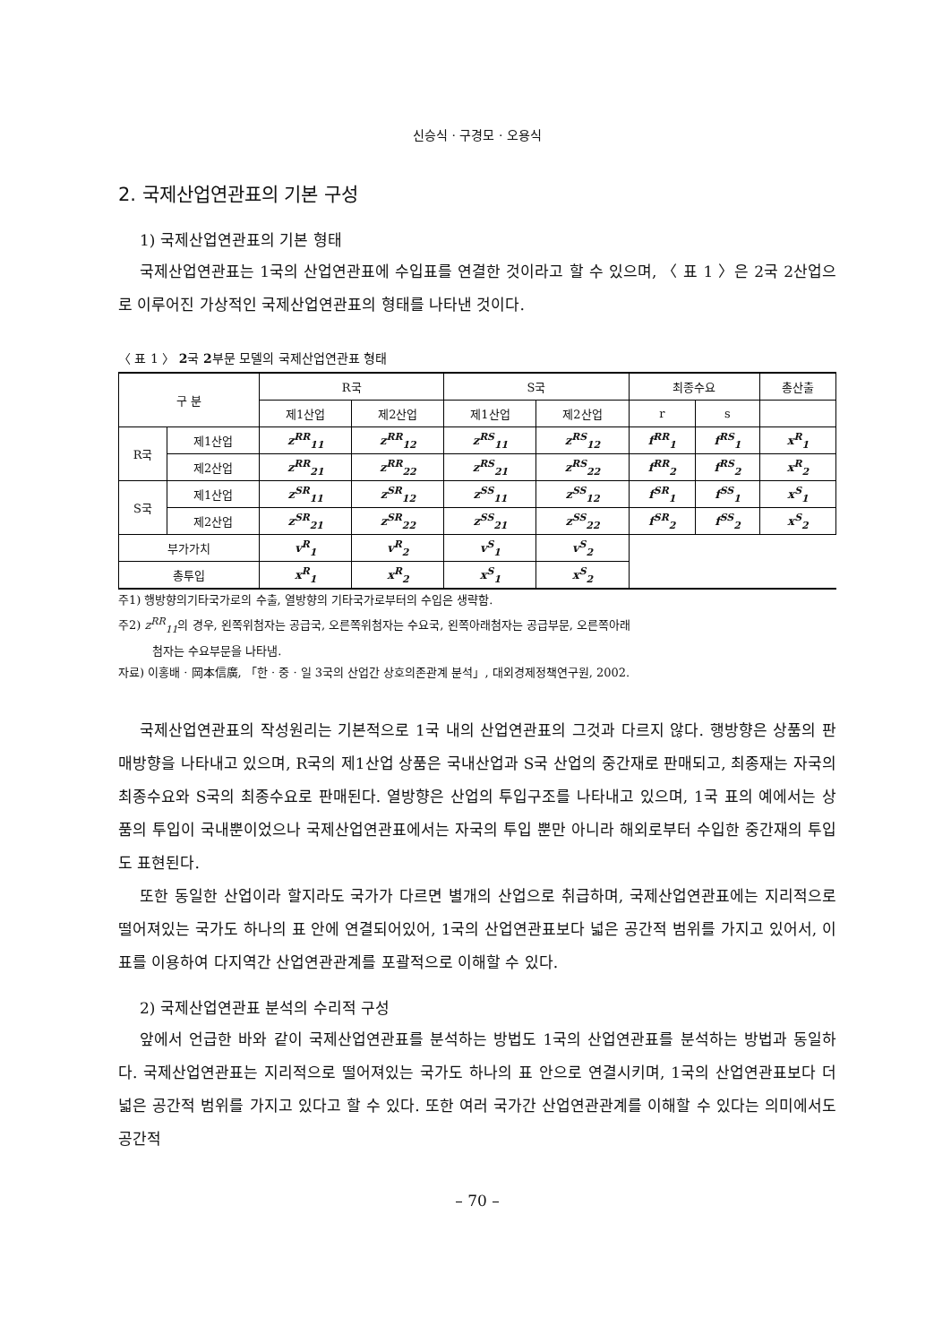신승식 · 구경모 · 오용식
2. 국제산업연관표의 기본 구성
1) 국제산업연관표의 기본 형태
국제산업연관표는 1국의 산업연관표에 수입표를 연결한 것이라고 할 수 있으며, 〈 표 1 〉은 2국 2산업으로 이루어진 가상적인 국제산업연관표의 형태를 나타낸 것이다.
〈 표 1 〉 2국 2부문 모델의 국제산업연관표 형태
| 구 분 | | R국 | | S국 | | 최종수요 | | 총산출 |
| --- | --- | --- | --- | --- | --- | --- | --- | --- |
| | | 제1산업 | 제2산업 | 제1산업 | 제2산업 | r | s | |
| R국 | 제1산업 | z<sup>RR</sup><sub>11</sub> | z<sup>RR</sup><sub>12</sub> | z<sup>RS</sup><sub>11</sub> | z<sup>RS</sup><sub>12</sub> | f<sup>RR</sup><sub>1</sub> | f<sup>RS</sup><sub>1</sub> | x<sup>R</sup><sub>1</sub> |
| | 제2산업 | z<sup>RR</sup><sub>21</sub> | z<sup>RR</sup><sub>22</sub> | z<sup>RS</sup><sub>21</sub> | z<sup>RS</sup><sub>22</sub> | f<sup>RR</sup><sub>2</sub> | f<sup>RS</sup><sub>2</sub> | x<sup>R</sup><sub>2</sub> |
| S국 | 제1산업 | z<sup>SR</sup><sub>11</sub> | z<sup>SR</sup><sub>12</sub> | z<sup>SS</sup><sub>11</sub> | z<sup>SS</sup><sub>12</sub> | f<sup>SR</sup><sub>1</sub> | f<sup>SS</sup><sub>1</sub> | x<sup>S</sup><sub>1</sub> |
| | 제2산업 | z<sup>SR</sup><sub>21</sub> | z<sup>SR</sup><sub>22</sub> | z<sup>SS</sup><sub>21</sub> | z<sup>SS</sup><sub>22</sub> | f<sup>SR</sup><sub>2</sub> | f<sup>SS</sup><sub>2</sub> | x<sup>S</sup><sub>2</sub> |
| 부가가치 | | v<sup>R</sup><sub>1</sub> | v<sup>R</sup><sub>2</sub> | v<sup>S</sup><sub>1</sub> | v<sup>S</sup><sub>2</sub> | | | |
| 총투입 | | x<sup>R</sup><sub>1</sub> | x<sup>R</sup><sub>2</sub> | x<sup>S</sup><sub>1</sub> | x<sup>S</sup><sub>2</sub> | | | |
주1) 행방향의기타국가로의 수출, 열방향의 기타국가로부터의 수입은 생략함.
주2) z<sup>RR</sup><sub>11</sub>의 경우, 왼쪽위첨자는 공급국, 오른쪽위첨자는 수요국, 왼쪽아래첨자는 공급부문, 오른쪽아래
첨자는 수요부문을 나타냄.
자료) 이홍배 · 岡本信廣, 「한 · 중 · 일 3국의 산업간 상호의존관계 분석」, 대외경제정책연구원, 2002.
국제산업연관표의 작성원리는 기본적으로 1국 내의 산업연관표의 그것과 다르지 않다. 행방향은 상품의 판매방향을 나타내고 있으며, R국의 제1산업 상품은 국내산업과 S국 산업의 중간재로 판매되고, 최종재는 자국의 최종수요와 S국의 최종수요로 판매된다. 열방향은 산업의 투입구조를 나타내고 있으며, 1국 표의 예에서는 상품의 투입이 국내뿐이었으나 국제산업연관표에서는 자국의 투입 뿐만 아니라 해외로부터 수입한 중간재의 투입도 표현된다.
또한 동일한 산업이라 할지라도 국가가 다르면 별개의 산업으로 취급하며, 국제산업연관표에는 지리적으로 떨어져있는 국가도 하나의 표 안에 연결되어있어, 1국의 산업연관표보다 넓은 공간적 범위를 가지고 있어서, 이 표를 이용하여 다지역간 산업연관관계를 포괄적으로 이해할 수 있다.
2) 국제산업연관표 분석의 수리적 구성
앞에서 언급한 바와 같이 국제산업연관표를 분석하는 방법도 1국의 산업연관표를 분석하는 방법과 동일하다. 국제산업연관표는 지리적으로 떨어져있는 국가도 하나의 표 안으로 연결시키며, 1국의 산업연관표보다 더 넓은 공간적 범위를 가지고 있다고 할 수 있다. 또한 여러 국가간 산업연관관계를 이해할 수 있다는 의미에서도 공간적
– 70 –